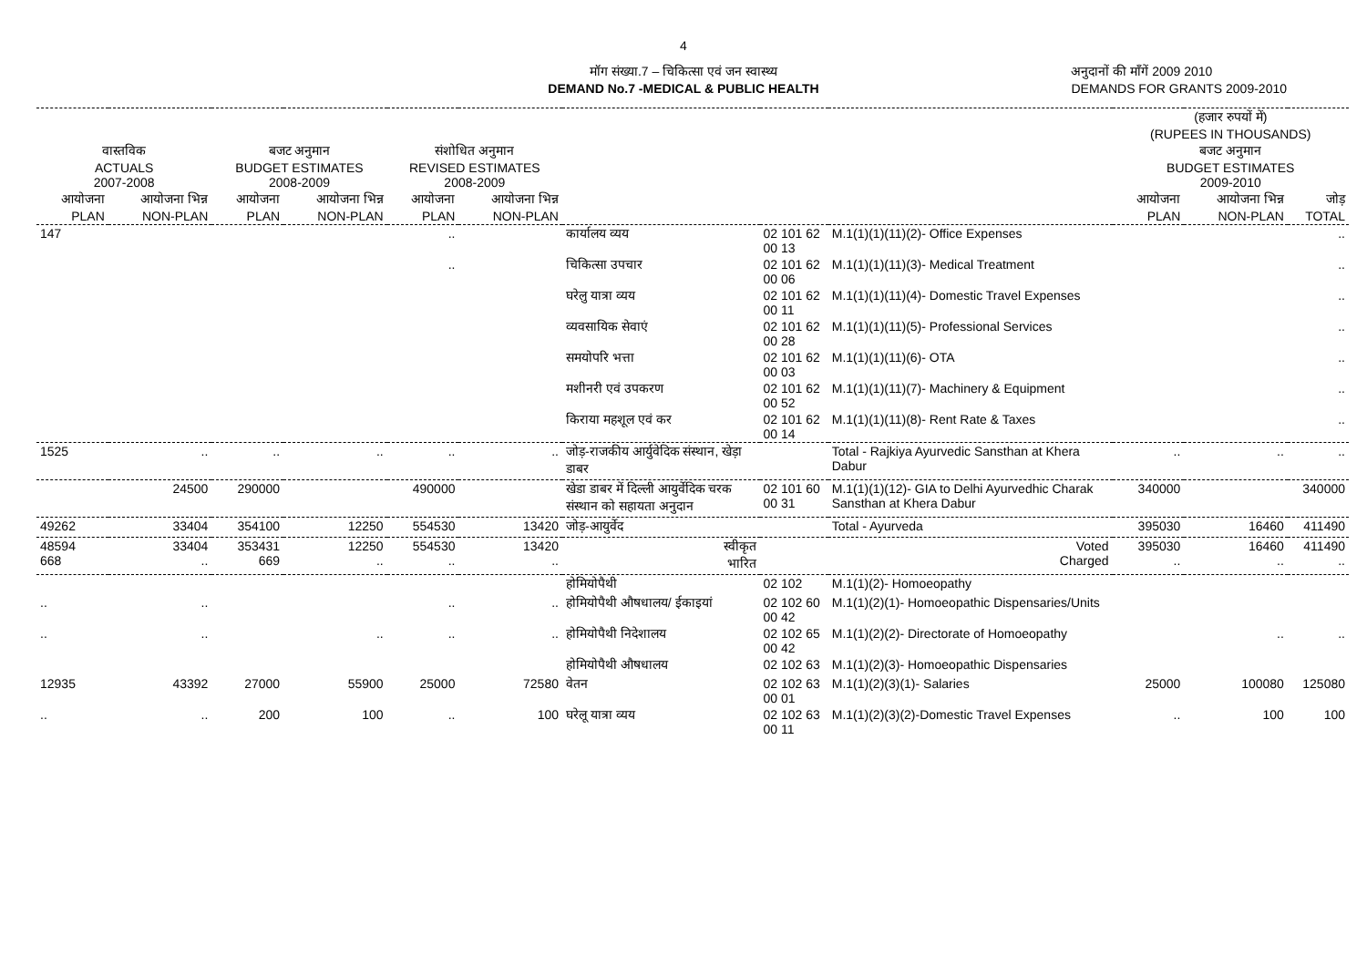4
मॉग संख्या.7 – चिकित्सा एवं जन स्वास्थ्य
DEMAND No.7 -MEDICAL & PUBLIC HEALTH
अनुदानों की माँगें 2009 2010
DEMANDS FOR GRANTS 2009-2010
| | | | | | | | | | (हजार रुपयों में) (RUPEES IN THOUSANDS) | | |
| --- | --- | --- | --- | --- | --- | --- | --- | --- | --- | --- | --- |
| वास्तविक ACTUALS 2007-2008 | | बजट अनुमान BUDGET ESTIMATES 2008-2009 | | संशोधित अनुमान REVISED ESTIMATES 2008-2009 | | | | | बजट अनुमान BUDGET ESTIMATES 2009-2010 | | |
| आयोजना PLAN | आयोजना भिन्न NON-PLAN | आयोजना PLAN | आयोजना भिन्न NON-PLAN | आयोजना PLAN | आयोजना भिन्न NON-PLAN | | | | आयोजना PLAN | आयोजना भिन्न NON-PLAN | जोड़ TOTAL |
| 147 | | | | .. | | कार्यालय व्यय | 02 101 62 00 13 | M.1(1)(1)(11)(2)- Office Expenses | | | .. |
| | | | | .. | | चिकित्सा उपचार | 02 101 62 00 06 | M.1(1)(1)(11)(3)- Medical Treatment | | | .. |
| | | | | | | घरेलु यात्रा व्यय | 02 101 62 00 11 | M.1(1)(1)(11)(4)- Domestic Travel Expenses | | | .. |
| | | | | | | व्यवसायिक सेवाएं | 02 101 62 00 28 | M.1(1)(1)(11)(5)- Professional Services | | | .. |
| | | | | | | समयोपरि भत्ता | 02 101 62 00 03 | M.1(1)(1)(11)(6)- OTA | | | .. |
| | | | | | | मशीनरी एवं उपकरण | 02 101 62 00 52 | M.1(1)(1)(11)(7)- Machinery & Equipment | | | .. |
| | | | | | | किराया महशूल एवं कर | 02 101 62 00 14 | M.1(1)(1)(11)(8)- Rent Rate & Taxes | | | .. |
| 1525 | .. | .. | .. | .. | .. | जोड़-राजकीय आर्युवेदिक संस्थान, खेड़ा डाबर | | Total - Rajkiya Ayurvedic Sansthan at Khera Dabur | .. | .. | .. |
| | 24500 | 290000 | | 490000 | | खेडा डाबर में दिल्ली आयुर्वेदिक चरक संस्थान को सहायता अनुदान | 02 101 60 00 31 | M.1(1)(1)(12)- GIA to Delhi Ayurvedhic Charak Sansthan at Khera Dabur | 340000 | | 340000 |
| 49262 | 33404 | 354100 | 12250 | 554530 | 13420 | जोड़-आयुर्वेद | | Total - Ayurveda | 395030 | 16460 | 411490 |
| 48594 668 | 33404 .. | 353431 669 | 12250 .. | 554530 .. | 13420 .. | स्वीकृत भारित | | Voted Charged | 395030 .. | 16460 .. | 411490 .. |
| | | | | | | होमियोपैथी | 02 102 | M.1(1)(2)- Homoeopathy | | | |
| .. | .. | | | .. | .. | होमियोपैथी औषधालय/ ईकाइयां | 02 102 60 00 42 | M.1(1)(2)(1)- Homoeopathic Dispensaries/Units | | | |
| .. | .. | | .. | .. | .. | होमियोपैथी निदेशालय | 02 102 65 00 42 | M.1(1)(2)(2)- Directorate of Homoeopathy | | .. | .. |
| | | | | | | होमियोपैथी औषधालय | 02 102 63 | M.1(1)(2)(3)- Homoeopathic Dispensaries | | | |
| 12935 | 43392 | 27000 | 55900 | 25000 | 72580 | वेतन | 02 102 63 00 01 | M.1(1)(2)(3)(1)- Salaries | 25000 | 100080 | 125080 |
| .. | .. | 200 | 100 | .. | 100 | घरेलू यात्रा व्यय | 02 102 63 00 11 | M.1(1)(2)(3)(2)-Domestic Travel Expenses | .. | 100 | 100 |